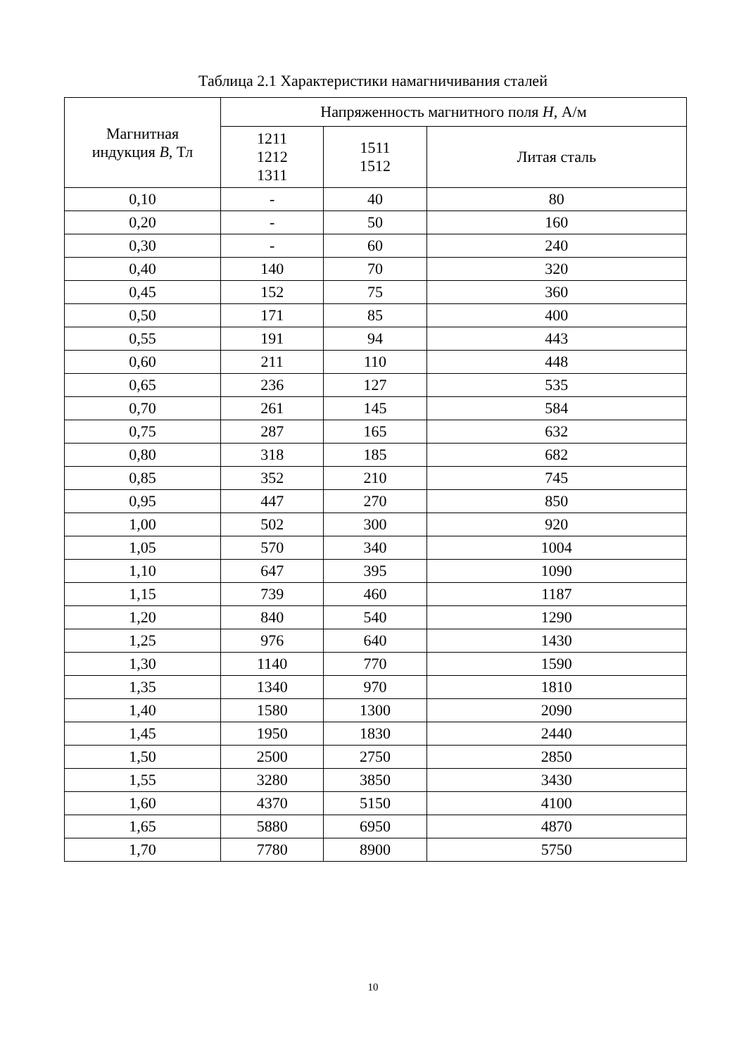Таблица 2.1 Характеристики намагничивания сталей
| Магнитная индукция B , Тл | Напряженность магнитного поля H , А/м | | |
| --- | --- | --- | --- |
| | 1211 1212 1311 | 1511 1512 | Литая сталь |
| 0,10 | - | 40 | 80 |
| 0,20 | - | 50 | 160 |
| 0,30 | - | 60 | 240 |
| 0,40 | 140 | 70 | 320 |
| 0,45 | 152 | 75 | 360 |
| 0,50 | 171 | 85 | 400 |
| 0,55 | 191 | 94 | 443 |
| 0,60 | 211 | 110 | 448 |
| 0,65 | 236 | 127 | 535 |
| 0,70 | 261 | 145 | 584 |
| 0,75 | 287 | 165 | 632 |
| 0,80 | 318 | 185 | 682 |
| 0,85 | 352 | 210 | 745 |
| 0,95 | 447 | 270 | 850 |
| 1,00 | 502 | 300 | 920 |
| 1,05 | 570 | 340 | 1004 |
| 1,10 | 647 | 395 | 1090 |
| 1,15 | 739 | 460 | 1187 |
| 1,20 | 840 | 540 | 1290 |
| 1,25 | 976 | 640 | 1430 |
| 1,30 | 1140 | 770 | 1590 |
| 1,35 | 1340 | 970 | 1810 |
| 1,40 | 1580 | 1300 | 2090 |
| 1,45 | 1950 | 1830 | 2440 |
| 1,50 | 2500 | 2750 | 2850 |
| 1,55 | 3280 | 3850 | 3430 |
| 1,60 | 4370 | 5150 | 4100 |
| 1,65 | 5880 | 6950 | 4870 |
| 1,70 | 7780 | 8900 | 5750 |
10